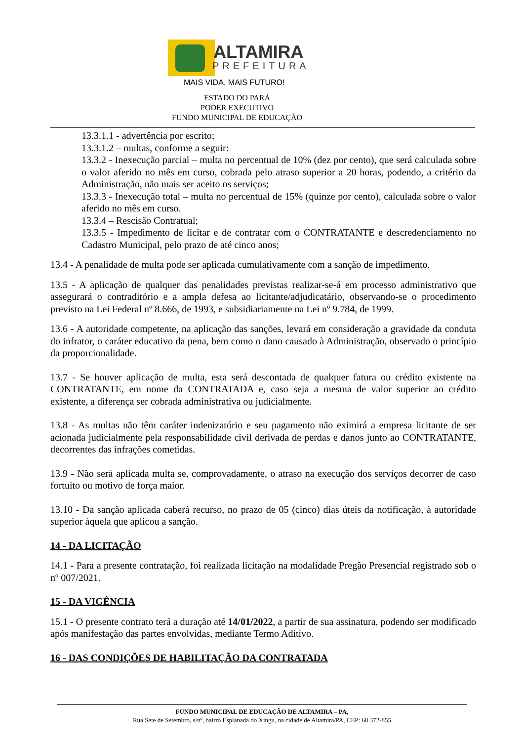ALTAMIRA
PREFEITURA
MAIS VIDA, MAIS FUTURO!
ESTADO DO PARÁ
PODER EXECUTIVO
FUNDO MUNICIPAL DE EDUCAÇÃO
13.3.1.1 - advertência por escrito;
13.3.1.2 – multas, conforme a seguir:
13.3.2 - Inexecução parcial – multa no percentual de 10% (dez por cento), que será calculada sobre o valor aferido no mês em curso, cobrada pelo atraso superior a 20 horas, podendo, a critério da Administração, não mais ser aceito os serviços;
13.3.3 - Inexecução total – multa no percentual de 15% (quinze por cento), calculada sobre o valor aferido no mês em curso.
13.3.4 – Rescisão Contratual;
13.3.5 - Impedimento de licitar e de contratar com o CONTRATANTE e descredenciamento no Cadastro Municipal, pelo prazo de até cinco anos;
13.4 - A penalidade de multa pode ser aplicada cumulativamente com a sanção de impedimento.
13.5 - A aplicação de qualquer das penalidades previstas realizar-se-á em processo administrativo que assegurará o contraditório e a ampla defesa ao licitante/adjudicatário, observando-se o procedimento previsto na Lei Federal nº 8.666, de 1993, e subsidiariamente na Lei nº 9.784, de 1999.
13.6 - A autoridade competente, na aplicação das sanções, levará em consideração a gravidade da conduta do infrator, o caráter educativo da pena, bem como o dano causado à Administração, observado o princípio da proporcionalidade.
13.7 - Se houver aplicação de multa, esta será descontada de qualquer fatura ou crédito existente na CONTRATANTE, em nome da CONTRATADA e, caso seja a mesma de valor superior ao crédito existente, a diferença ser cobrada administrativa ou judicialmente.
13.8 - As multas não têm caráter indenizatório e seu pagamento não eximirá a empresa licitante de ser acionada judicialmente pela responsabilidade civil derivada de perdas e danos junto ao CONTRATANTE, decorrentes das infrações cometidas.
13.9 - Não será aplicada multa se, comprovadamente, o atraso na execução dos serviços decorrer de caso fortuito ou motivo de força maior.
13.10 - Da sanção aplicada caberá recurso, no prazo de 05 (cinco) dias úteis da notificação, à autoridade superior àquela que aplicou a sanção.
14 - DA LICITAÇÃO
14.1 - Para a presente contratação, foi realizada licitação na modalidade Pregão Presencial registrado sob o nº 007/2021.
15 - DA VIGÊNCIA
15.1 - O presente contrato terá a duração até 14/01/2022, a partir de sua assinatura, podendo ser modificado após manifestação das partes envolvidas, mediante Termo Aditivo.
16 - DAS CONDIÇÕES DE HABILITAÇÃO DA CONTRATADA
FUNDO MUNICIPAL DE EDUCAÇÃO DE ALTAMIRA – PA,
Rua Sete de Setembro, s/nº, bairro Esplanada do Xingu, na cidade de Altamira/PA, CEP: 68.372-855